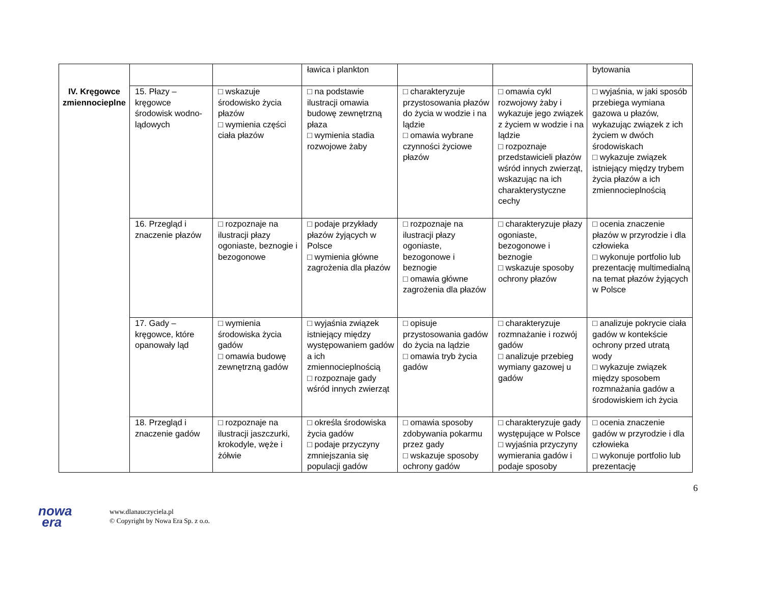| IV. Kręgowce zmiennocieplne | | | ławica i plankton | | | bytowania |
| | 15. Płazy – kręgowce środowisk wodno-lądowych | □ wskazuje środowisko życia płazów □ wymienia części ciała płazów | □ na podstawie ilustracji omawia budowę zewnętrzną płaza □ wymienia stadia rozwojowe żaby | □ charakteryzuje przystosowania płazów do życia w wodzie i na lądzie □ omawia wybrane czynności życiowe płazów | □ omawia cykl rozwojowy żaby i wykazuje jego związek z życiem w wodzie i na lądzie □ rozpoznaje przedstawicieli płazów wśród innych zwierząt, wskazując na ich charakterystyczne cechy | □ wyjaśnia, w jaki sposób przebiega wymiana gazowa u płazów, wykazując związek z ich życiem w dwóch środowiskach □ wykazuje związek istniejący między trybem życia płazów a ich zmiennocieplnością |
| | 16. Przegląd i znaczenie płazów | □ rozpoznaje na ilustracji płazy ogoniaste, beznogie i bezogonowe | □ podaje przykłady płazów żyjących w Polsce □ wymienia główne zagrożenia dla płazów | □ rozpoznaje na ilustracji płazy ogoniaste, bezogonowe i beznogie □ omawia główne zagrożenia dla płazów | □ charakteryzuje płazy ogoniaste, bezogonowe i beznogie □ wskazuje sposoby ochrony płazów | □ ocenia znaczenie płazów w przyrodzie i dla człowieka □ wykonuje portfolio lub prezentację multimedialną na temat płazów żyjących w Polsce |
| | 17. Gady – kręgowce, które opanowały ląd | □ wymienia środowiska życia gadów □ omawia budowę zewnętrzną gadów | □ wyjaśnia związek istniejący między występowaniem gadów a ich zmiennocieplnością □ rozpoznaje gady wśród innych zwierząt | □ opisuje przystosowania gadów do życia na lądzie □ omawia tryb życia gadów | □ charakteryzuje rozmnażanie i rozwój gadów □ analizuje przebieg wymiany gazowej u gadów | □ analizuje pokrycie ciała gadów w kontekście ochrony przed utratą wody □ wykazuje związek między sposobem rozmnażania gadów a środowiskiem ich życia |
| | 18. Przegląd i znaczenie gadów | □ rozpoznaje na ilustracji jaszczurki, krokodyle, węże i żółwie | □ określa środowiska życia gadów □ podaje przyczyny zmniejszania się populacji gadów | □ omawia sposoby zdobywania pokarmu przez gady □ wskazuje sposoby ochrony gadów | □ charakteryzuje gady występujące w Polsce □ wyjaśnia przyczyny wymierania gadów i podaje sposoby | □ ocenia znaczenie gadów w przyrodzie i dla człowieka □ wykonuje portfolio lub prezentację |
6
nowa
era
www.dlanauczyciela.pl
© Copyright by Nowa Era Sp. z o.o.